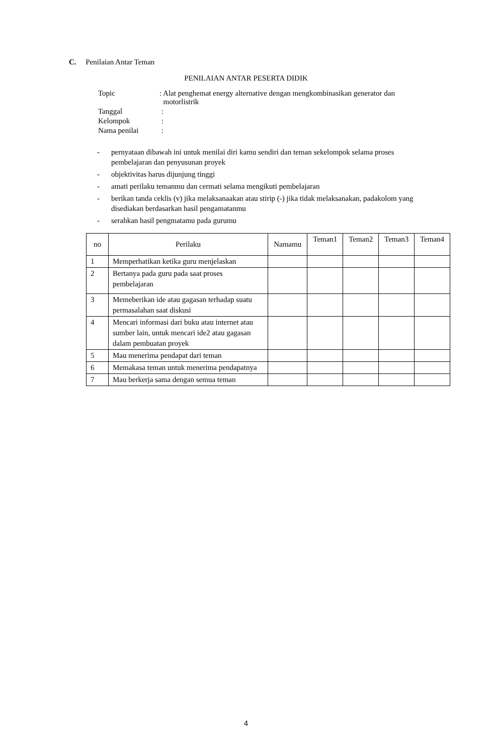C. Penilaian Antar Teman
PENILAIAN ANTAR PESERTA DIDIK
| Topic | : Alat penghemat energy alternative dengan mengkombinasikan generator dan motorlistrik |
| Tanggal | : |
| Kelompok | : |
| Nama penilai | : |
- pernyataan dibawah ini untuk menilai diri kamu sendiri dan teman sekelompok selama proses pembelajaran dan penyusunan proyek
- objektivitas harus dijunjung tinggi
- amati perilaku temanmu dan cermati selama mengikuti pembelajaran
- berikan tanda ceklis (v) jika melaksanaakan atau stirip (-) jika tidak melaksanakan, padakolom yang disediakan berdasarkan hasil pengamatanmu
- serahkan hasil pengmatamu pada gurumu
| no | Perilaku | Namamu | Teman1 | Teman2 | Teman3 | Teman4 |
| --- | --- | --- | --- | --- | --- | --- |
| 1 | Memperhatikan ketika guru menjelaskan | | | | | |
| 2 | Bertanya pada guru pada saat proses pembelajaran | | | | | |
| 3 | Memeberikan ide atau gagasan terhadap suatu permasalahan saat diskusi | | | | | |
| 4 | Mencari informasi dari buku atau internet atau sumber lain, untuk mencari ide2 atau gagasan dalam pembuatan proyek | | | | | |
| 5 | Mau menerima pendapat dari teman | | | | | |
| 6 | Memakasa teman untuk menerima pendapatnya | | | | | |
| 7 | Mau berkerja sama dengan semua teman | | | | | |
4